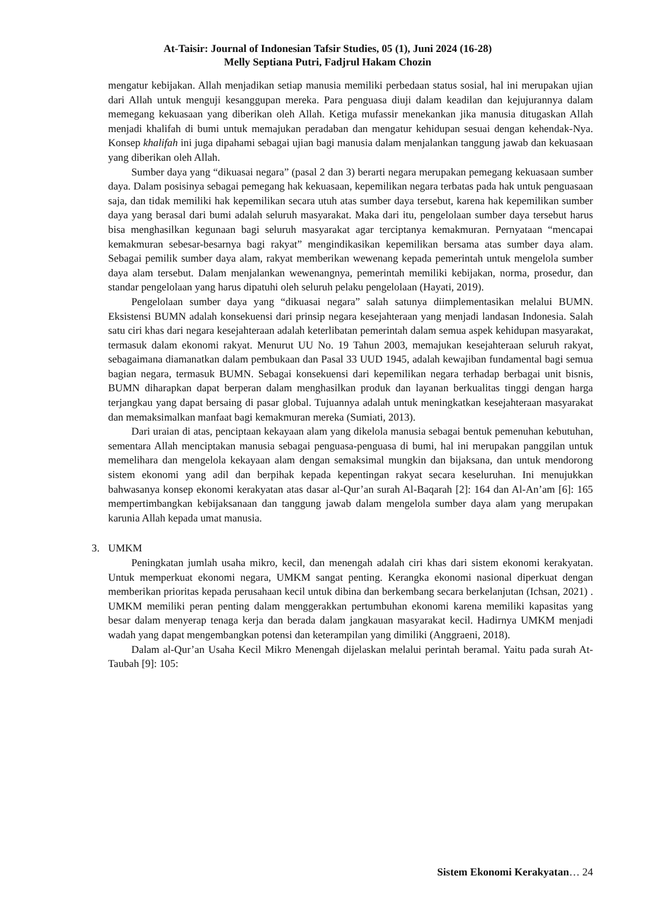At-Taisir: Journal of Indonesian Tafsir Studies, 05 (1), Juni 2024 (16-28)
Melly Septiana Putri, Fadjrul Hakam Chozin
mengatur kebijakan. Allah menjadikan setiap manusia memiliki perbedaan status sosial, hal ini merupakan ujian dari Allah untuk menguji kesanggupan mereka. Para penguasa diuji dalam keadilan dan kejujurannya dalam memegang kekuasaan yang diberikan oleh Allah. Ketiga mufassir menekankan jika manusia ditugaskan Allah menjadi khalifah di bumi untuk memajukan peradaban dan mengatur kehidupan sesuai dengan kehendak-Nya. Konsep khalifah ini juga dipahami sebagai ujian bagi manusia dalam menjalankan tanggung jawab dan kekuasaan yang diberikan oleh Allah.
Sumber daya yang “dikuasai negara” (pasal 2 dan 3) berarti negara merupakan pemegang kekuasaan sumber daya. Dalam posisinya sebagai pemegang hak kekuasaan, kepemilikan negara terbatas pada hak untuk penguasaan saja, dan tidak memiliki hak kepemilikan secara utuh atas sumber daya tersebut, karena hak kepemilikan sumber daya yang berasal dari bumi adalah seluruh masyarakat. Maka dari itu, pengelolaan sumber daya tersebut harus bisa menghasilkan kegunaan bagi seluruh masyarakat agar terciptanya kemakmuran. Pernyataan “mencapai kemakmuran sebesar-besarnya bagi rakyat” mengindikasikan kepemilikan bersama atas sumber daya alam. Sebagai pemilik sumber daya alam, rakyat memberikan wewenang kepada pemerintah untuk mengelola sumber daya alam tersebut. Dalam menjalankan wewenangnya, pemerintah memiliki kebijakan, norma, prosedur, dan standar pengelolaan yang harus dipatuhi oleh seluruh pelaku pengelolaan (Hayati, 2019).
Pengelolaan sumber daya yang “dikuasai negara” salah satunya diimplementasikan melalui BUMN. Eksistensi BUMN adalah konsekuensi dari prinsip negara kesejahteraan yang menjadi landasan Indonesia. Salah satu ciri khas dari negara kesejahteraan adalah keterlibatan pemerintah dalam semua aspek kehidupan masyarakat, termasuk dalam ekonomi rakyat. Menurut UU No. 19 Tahun 2003, memajukan kesejahteraan seluruh rakyat, sebagaimana diamanatkan dalam pembukaan dan Pasal 33 UUD 1945, adalah kewajiban fundamental bagi semua bagian negara, termasuk BUMN. Sebagai konsekuensi dari kepemilikan negara terhadap berbagai unit bisnis, BUMN diharapkan dapat berperan dalam menghasilkan produk dan layanan berkualitas tinggi dengan harga terjangkau yang dapat bersaing di pasar global. Tujuannya adalah untuk meningkatkan kesejahteraan masyarakat dan memaksimalkan manfaat bagi kemakmuran mereka (Sumiati, 2013).
Dari uraian di atas, penciptaan kekayaan alam yang dikelola manusia sebagai bentuk pemenuhan kebutuhan, sementara Allah menciptakan manusia sebagai penguasa-penguasa di bumi, hal ini merupakan panggilan untuk memelihara dan mengelola kekayaan alam dengan semaksimal mungkin dan bijaksana, dan untuk mendorong sistem ekonomi yang adil dan berpihak kepada kepentingan rakyat secara keseluruhan. Ini menujukkan bahwasanya konsep ekonomi kerakyatan atas dasar al-Qur’an surah Al-Baqarah [2]: 164 dan Al-An’am [6]: 165 mempertimbangkan kebijaksanaan dan tanggung jawab dalam mengelola sumber daya alam yang merupakan karunia Allah kepada umat manusia.
3. UMKM
Peningkatan jumlah usaha mikro, kecil, dan menengah adalah ciri khas dari sistem ekonomi kerakyatan. Untuk memperkuat ekonomi negara, UMKM sangat penting. Kerangka ekonomi nasional diperkuat dengan memberikan prioritas kepada perusahaan kecil untuk dibina dan berkembang secara berkelanjutan (Ichsan, 2021) . UMKM memiliki peran penting dalam menggerakkan pertumbuhan ekonomi karena memiliki kapasitas yang besar dalam menyerap tenaga kerja dan berada dalam jangkauan masyarakat kecil. Hadirnya UMKM menjadi wadah yang dapat mengembangkan potensi dan keterampilan yang dimiliki (Anggraeni, 2018).
Dalam al-Qur’an Usaha Kecil Mikro Menengah dijelaskan melalui perintah beramal. Yaitu pada surah At-Taubah [9]: 105:
Sistem Ekonomi Kerakyatan… 24